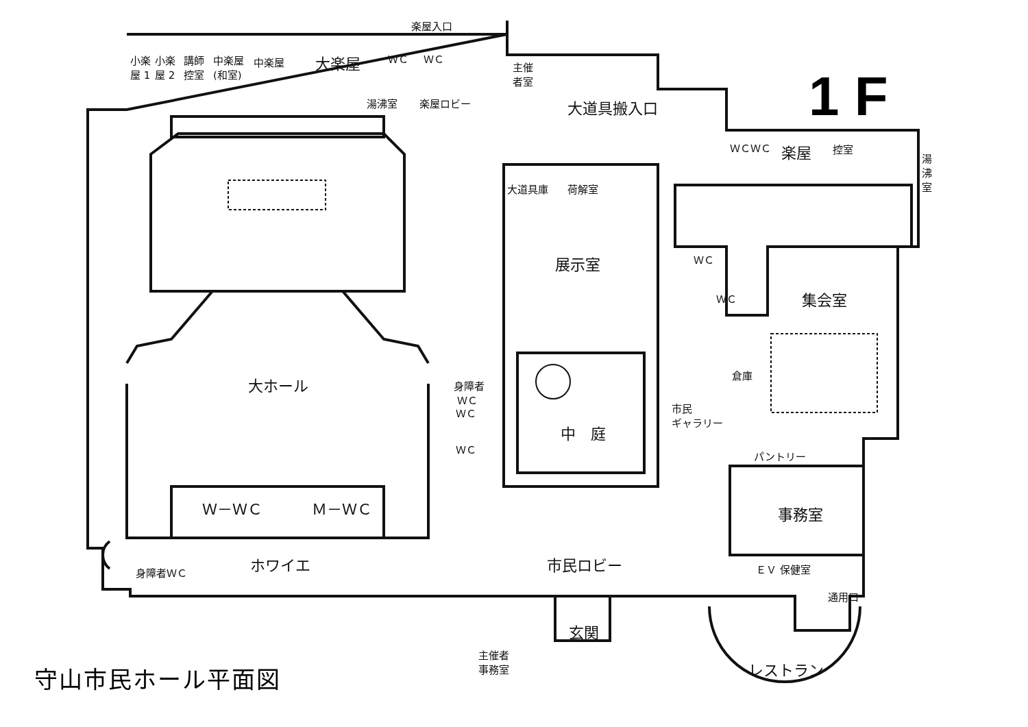楽屋入口
小楽
屋 1
小楽
屋 2
講師
控室
中楽屋
(和室)
中楽屋 大楽屋 ＷＣ ＷＣ
湯沸室 楽屋ロビー
主催
者室
大道具搬入口
ＷＣ ＷＣ 楽屋 控室
湯
沸
室
大道具庫 荷解室
展示室 ＷＣ
ＷＣ 集会室
大ホール
身障者
ＷＣ
ＷＣ
ＷＣ
倉庫
中　庭
市民
ギャラリー
パントリー
Ｗ－ＷＣ Ｍ－ＷＣ 事務室
ホワイエ 市民ロビー
身障者ＷＣ ＥＶ 保健室
通用口
玄関
主催者
事務室
レストラン
1 F
守山市民ホール平面図